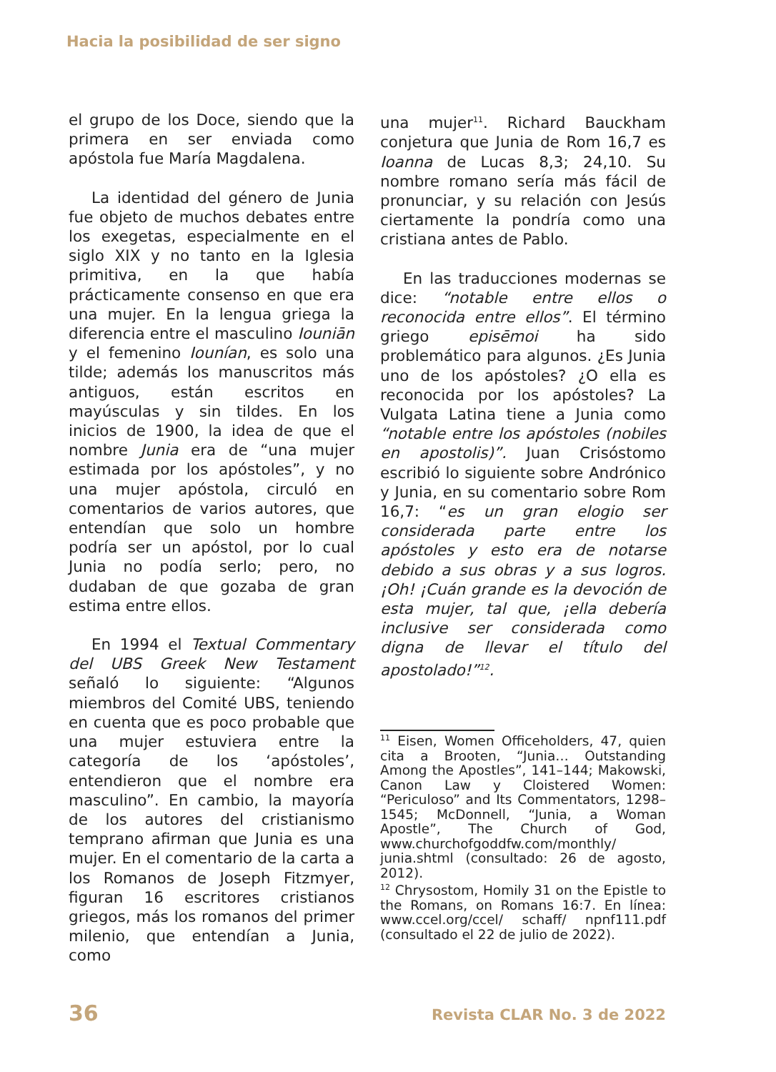Hacia la posibilidad de ser signo
el grupo de los Doce, siendo que la primera en ser enviada como apóstola fue María Magdalena.
La identidad del género de Junia fue objeto de muchos debates entre los exegetas, especialmente en el siglo XIX y no tanto en la Iglesia primitiva, en la que había prácticamente consenso en que era una mujer. En la lengua griega la diferencia entre el masculino Iouniān y el femenino Iounían, es solo una tilde; además los manuscritos más antiguos, están escritos en mayúsculas y sin tildes. En los inicios de 1900, la idea de que el nombre Junia era de “una mujer estimada por los apóstoles”, y no una mujer apóstola, circuló en comentarios de varios autores, que entendían que solo un hombre podría ser un apóstol, por lo cual Junia no podía serlo; pero, no dudaban de que gozaba de gran estima entre ellos.
En 1994 el Textual Commentary del UBS Greek New Testament señaló lo siguiente: “Algunos miembros del Comité UBS, teniendo en cuenta que es poco probable que una mujer estuviera entre la categoría de los ‘apóstoles’, entendieron que el nombre era masculino”. En cambio, la mayoría de los autores del cristianismo temprano afirman que Junia es una mujer. En el comentario de la carta a los Romanos de Joseph Fitzmyer, figuran 16 escritores cristianos griegos, más los romanos del primer milenio, que entendían a Junia, como
una mujer<sup>11</sup>. Richard Bauckham conjetura que Junia de Rom 16,7 es Ioanna de Lucas 8,3; 24,10. Su nombre romano sería más fácil de pronunciar, y su relación con Jesús ciertamente la pondría como una cristiana antes de Pablo.
En las traducciones modernas se dice: “notable entre ellos o reconocida entre ellos”. El término griego episēmoi ha sido problemático para algunos. ¿Es Junia uno de los apóstoles? ¿O ella es reconocida por los apóstoles? La Vulgata Latina tiene a Junia como “notable entre los apóstoles (nobiles en apostolis)”. Juan Crisóstomo escribió lo siguiente sobre Andrónico y Junia, en su comentario sobre Rom 16,7: “es un gran elogio ser considerada parte entre los apóstoles y esto era de notarse debido a sus obras y a sus logros. ¡Oh! ¡Cuán grande es la devoción de esta mujer, tal que, ¡ella debería inclusive ser considerada como digna de llevar el título del apostolado!”<sup>12</sup>.
<sup>11</sup> Eisen, Women Officeholders, 47, quien cita a Brooten, “Junia… Outstanding Among the Apostles”, 141–144; Makowski, Canon Law y Cloistered Women: “Periculoso” and Its Commentators, 1298–1545; McDonnell, “Junia, a Woman Apostle”, The Church of God, www.churchofgoddfw.com/monthly/ junia.shtml (consultado: 26 de agosto, 2012).
<sup>12</sup> Chrysostom, Homily 31 on the Epistle to the Romans, on Romans 16:7. En línea: www.ccel.org/ccel/ schaff/ npnf111.pdf (consultado el 22 de julio de 2022).
36 Revista CLAR No. 3 de 2022